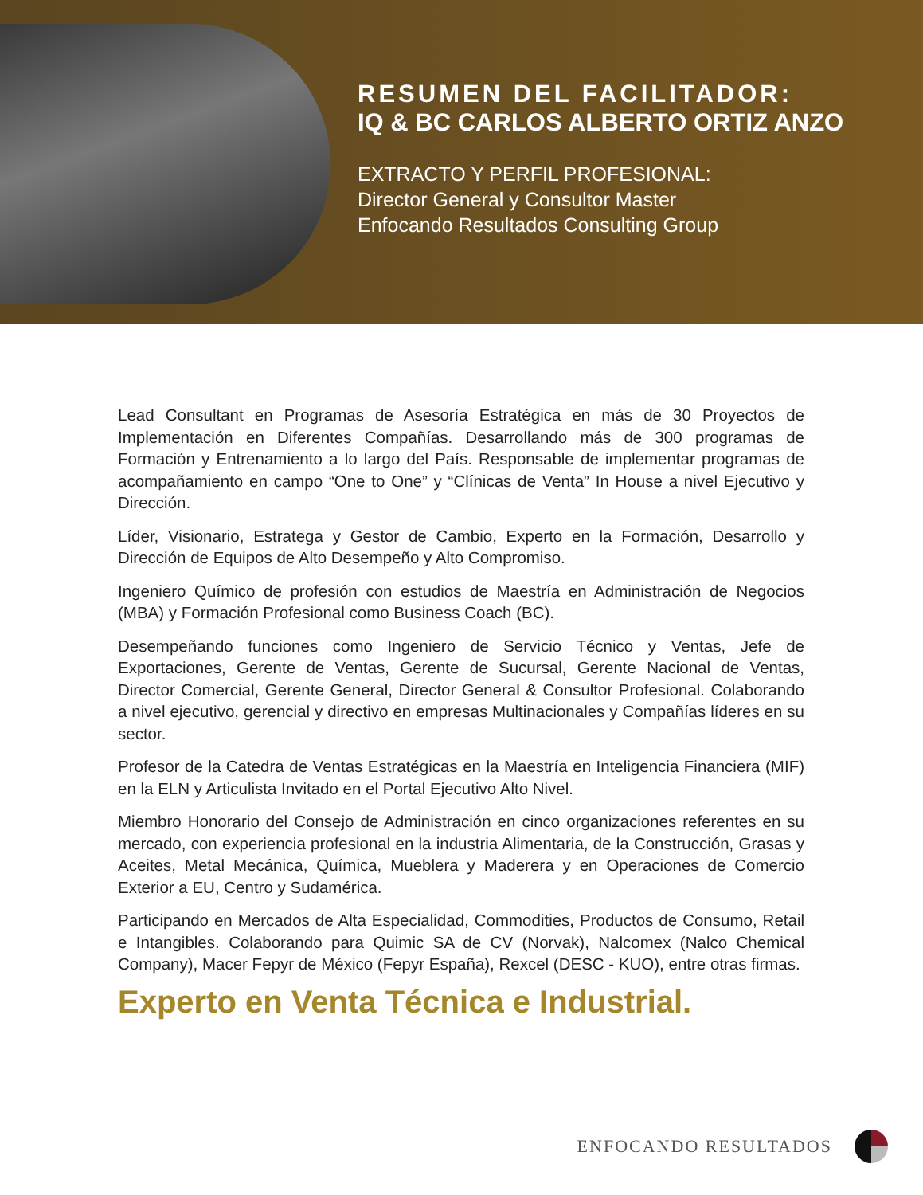RESUMEN DEL FACILITADOR:
IQ & BC CARLOS ALBERTO ORTIZ ANZO
EXTRACTO Y PERFIL PROFESIONAL:
Director General y Consultor Master
Enfocando Resultados Consulting Group
Lead Consultant en Programas de Asesoría Estratégica en más de 30 Proyectos de Implementación en Diferentes Compañías. Desarrollando más de 300 programas de Formación y Entrenamiento a lo largo del País. Responsable de implementar programas de acompañamiento en campo “One to One” y “Clínicas de Venta” In House a nivel Ejecutivo y Dirección.
Líder, Visionario, Estratega y Gestor de Cambio, Experto en la Formación, Desarrollo y Dirección de Equipos de Alto Desempeño y Alto Compromiso.
Ingeniero Químico de profesión con estudios de Maestría en Administración de Negocios (MBA) y Formación Profesional como Business Coach (BC).
Desempeñando funciones como Ingeniero de Servicio Técnico y Ventas, Jefe de Exportaciones, Gerente de Ventas, Gerente de Sucursal, Gerente Nacional de Ventas, Director Comercial, Gerente General, Director General & Consultor Profesional. Colaborando a nivel ejecutivo, gerencial y directivo en empresas Multinacionales y Compañías líderes en su sector.
Profesor de la Catedra de Ventas Estratégicas en la Maestría en Inteligencia Financiera (MIF) en la ELN y Articulista Invitado en el Portal Ejecutivo Alto Nivel.
Miembro Honorario del Consejo de Administración en cinco organizaciones referentes en su mercado, con experiencia profesional en la industria Alimentaria, de la Construcción, Grasas y Aceites, Metal Mecánica, Química, Mueblera y Maderera y en Operaciones de Comercio Exterior a EU, Centro y Sudamérica.
Participando en Mercados de Alta Especialidad, Commodities, Productos de Consumo, Retail e Intangibles. Colaborando para Quimic SA de CV (Norvak), Nalcomex (Nalco Chemical Company), Macer Fepyr de México (Fepyr España), Rexcel (DESC - KUO), entre otras firmas.
Experto en Venta Técnica e Industrial.
ENFOCANDO RESULTADOS